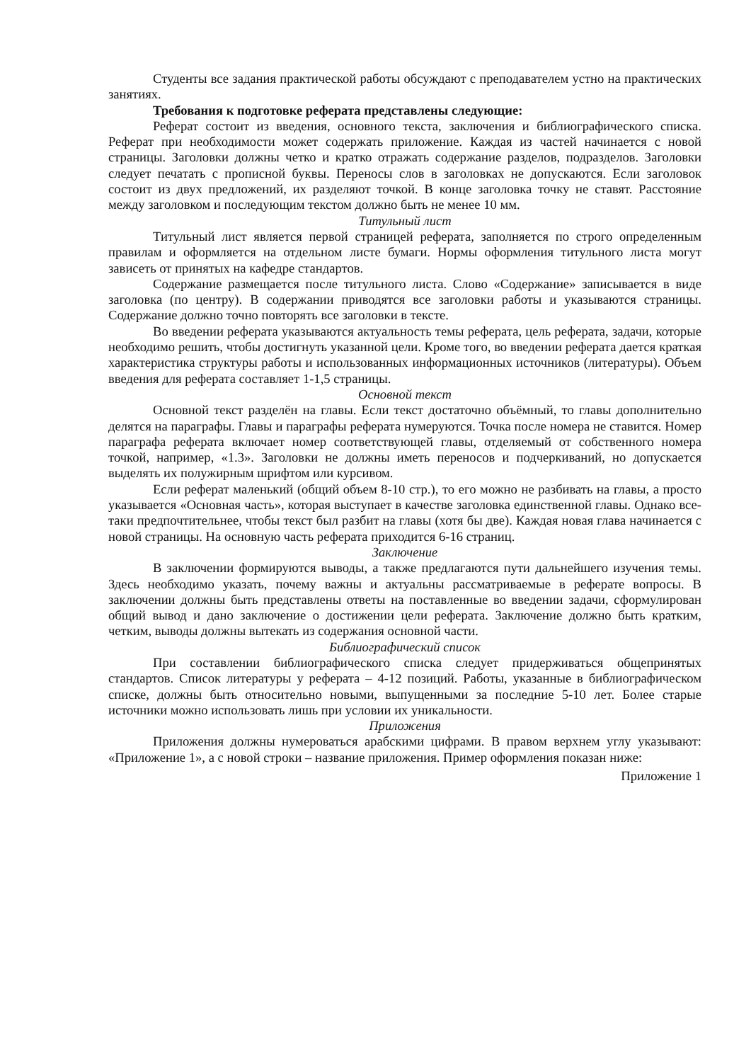Студенты все задания практической работы обсуждают с преподавателем устно на практических занятиях.
Требования к подготовке реферата представлены следующие:
Реферат состоит из введения, основного текста, заключения и библиографического списка. Реферат при необходимости может содержать приложение. Каждая из частей начинается с новой страницы. Заголовки должны четко и кратко отражать содержание разделов, подразделов. Заголовки следует печатать с прописной буквы. Переносы слов в заголовках не допускаются. Если заголовок состоит из двух предложений, их разделяют точкой. В конце заголовка точку не ставят. Расстояние между заголовком и последующим текстом должно быть не менее 10 мм.
Титульный лист
Титульный лист является первой страницей реферата, заполняется по строго определенным правилам и оформляется на отдельном листе бумаги. Нормы оформления титульного листа могут зависеть от принятых на кафедре стандартов.
Содержание размещается после титульного листа. Слово «Содержание» записывается в виде заголовка (по центру). В содержании приводятся все заголовки работы и указываются страницы. Содержание должно точно повторять все заголовки в тексте.
Во введении реферата указываются актуальность темы реферата, цель реферата, задачи, которые необходимо решить, чтобы достигнуть указанной цели. Кроме того, во введении реферата дается краткая характеристика структуры работы и использованных информационных источников (литературы). Объем введения для реферата составляет 1-1,5 страницы.
Основной текст
Основной текст разделён на главы. Если текст достаточно объёмный, то главы дополнительно делятся на параграфы. Главы и параграфы реферата нумеруются. Точка после номера не ставится. Номер параграфа реферата включает номер соответствующей главы, отделяемый от собственного номера точкой, например, «1.3». Заголовки не должны иметь переносов и подчеркиваний, но допускается выделять их полужирным шрифтом или курсивом.
Если реферат маленький (общий объем 8-10 стр.), то его можно не разбивать на главы, а просто указывается «Основная часть», которая выступает в качестве заголовка единственной главы. Однако все-таки предпочтительнее, чтобы текст был разбит на главы (хотя бы две). Каждая новая глава начинается с новой страницы. На основную часть реферата приходится 6-16 страниц.
Заключение
В заключении формируются выводы, а также предлагаются пути дальнейшего изучения темы. Здесь необходимо указать, почему важны и актуальны рассматриваемые в реферате вопросы. В заключении должны быть представлены ответы на поставленные во введении задачи, сформулирован общий вывод и дано заключение о достижении цели реферата. Заключение должно быть кратким, четким, выводы должны вытекать из содержания основной части.
Библиографический список
При составлении библиографического списка следует придерживаться общепринятых стандартов. Список литературы у реферата – 4-12 позиций. Работы, указанные в библиографическом списке, должны быть относительно новыми, выпущенными за последние 5-10 лет. Более старые источники можно использовать лишь при условии их уникальности.
Приложения
Приложения должны нумероваться арабскими цифрами. В правом верхнем углу указывают: «Приложение 1», а с новой строки – название приложения. Пример оформления показан ниже:
Приложение 1